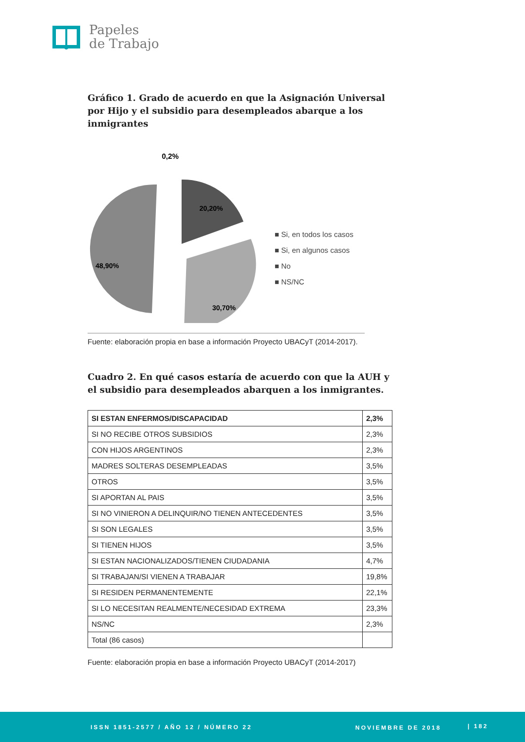Papeles
de Trabajo
Gráfico 1. Grado de acuerdo en que la Asignación Universal por Hijo y el subsidio para desempleados abarque a los inmigrantes
0,2%
20,20%
48,90%
30,70%
■ Si, en todos los casos
■ Si, en algunos casos
■ No
■ NS/NC
Fuente: elaboración propia en base a información Proyecto UBACyT (2014-2017).
Cuadro 2. En qué casos estaría de acuerdo con que la AUH y el subsidio para desempleados abarquen a los inmigrantes.
| SI ESTAN ENFERMOS/DISCAPACIDAD | 2,3% |
| SI NO RECIBE OTROS SUBSIDIOS | 2,3% |
| CON HIJOS ARGENTINOS | 2,3% |
| MADRES SOLTERAS DESEMPLEADAS | 3,5% |
| OTROS | 3,5% |
| SI APORTAN AL PAIS | 3,5% |
| SI NO VINIERON A DELINQUIR/NO TIENEN ANTECEDENTES | 3,5% |
| SI SON LEGALES | 3,5% |
| SI TIENEN HIJOS | 3,5% |
| SI ESTAN NACIONALIZADOS/TIENEN CIUDADANIA | 4,7% |
| SI TRABAJAN/SI VIENEN A TRABAJAR | 19,8% |
| SI RESIDEN PERMANENTEMENTE | 22,1% |
| SI LO NECESITAN REALMENTE/NECESIDAD EXTREMA | 23,3% |
| NS/NC | 2,3% |
| Total (86 casos) | |
Fuente: elaboración propia en base a información Proyecto UBACyT (2014-2017)
ISSN 1851-2577 / AÑO 12 / NÚMERO 22 NOVIEMBRE DE 2018 | 182